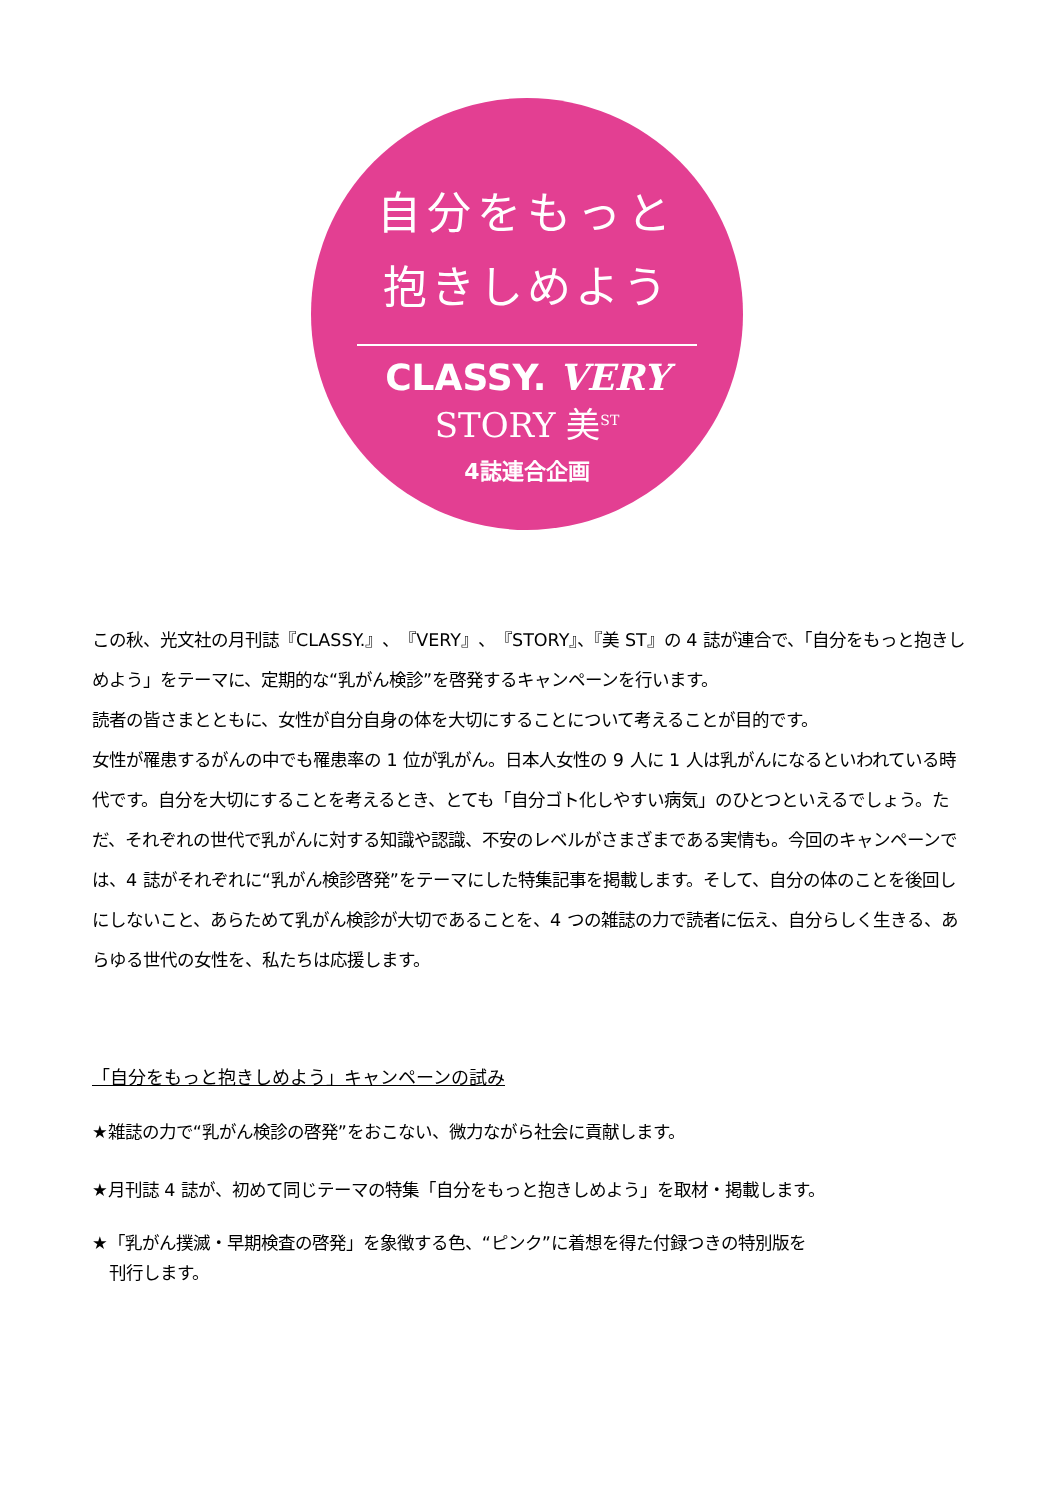自分をもっと
抱きしめよう
CLASSY. VERY
STORY 美<sup>ST</sup>
4誌連合企画
この秋、光文社の月刊誌『CLASSY.』、『VERY』、『STORY』、『美 ST』の 4 誌が連合で、「自分をもっと抱きしめよう」をテーマに、定期的な“乳がん検診”を啓発するキャンペーンを行います。
読者の皆さまとともに、女性が自分自身の体を大切にすることについて考えることが目的です。
女性が罹患するがんの中でも罹患率の 1 位が乳がん。日本人女性の 9 人に 1 人は乳がんになるといわれている時代です。自分を大切にすることを考えるとき、とても「自分ゴト化しやすい病気」のひとつといえるでしょう。ただ、それぞれの世代で乳がんに対する知識や認識、不安のレベルがさまざまである実情も。今回のキャンペーンでは、4 誌がそれぞれに“乳がん検診啓発”をテーマにした特集記事を掲載します。そして、自分の体のことを後回しにしないこと、あらためて乳がん検診が大切であることを、4 つの雑誌の力で読者に伝え、自分らしく生きる、あらゆる世代の女性を、私たちは応援します。
「自分をもっと抱きしめよう」キャンペーンの試み
★雑誌の力で“乳がん検診の啓発”をおこない、微力ながら社会に貢献します。
★月刊誌 4 誌が、初めて同じテーマの特集「自分をもっと抱きしめよう」を取材・掲載します。
★「乳がん撲滅・早期検査の啓発」を象徴する色、“ピンク”に着想を得た付録つきの特別版を
　刊行します。